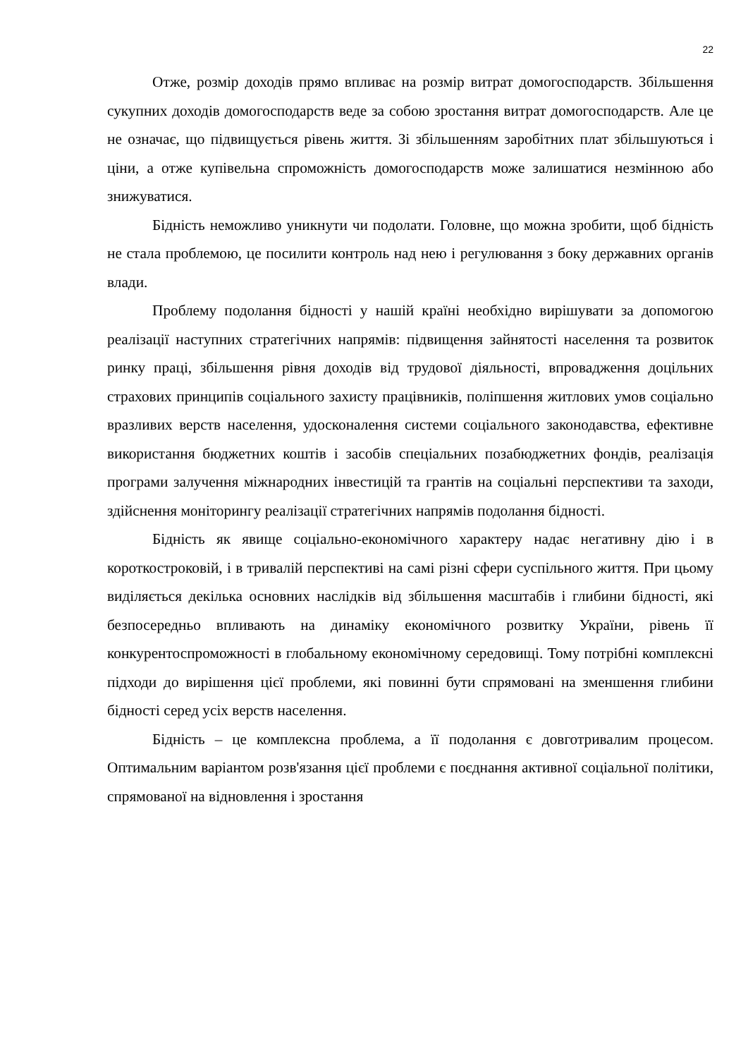22
Отже, розмір доходів прямо впливає на розмір витрат домогосподарств. Збільшення сукупних доходів домогосподарств веде за собою зростання витрат домогосподарств. Але це не означає, що підвищується рівень життя. Зі збільшенням заробітних плат збільшуються і ціни, а отже купівельна спроможність домогосподарств може залишатися незмінною або знижуватися.
Бідність неможливо уникнути чи подолати. Головне, що можна зробити, щоб бідність не стала проблемою, це посилити контроль над нею і регулювання з боку державних органів влади.
Проблему подолання бідності у нашій країні необхідно вирішувати за допомогою реалізації наступних стратегічних напрямів: підвищення зайнятості населення та розвиток ринку праці, збільшення рівня доходів від трудової діяльності, впровадження доцільних страхових принципів соціального захисту працівників, поліпшення житлових умов соціально вразливих верств населення, удосконалення системи соціального законодавства, ефективне використання бюджетних коштів і засобів спеціальних позабюджетних фондів, реалізація програми залучення міжнародних інвестицій та грантів на соціальні перспективи та заходи, здійснення моніторингу реалізації стратегічних напрямів подолання бідності.
Бідність як явище соціально-економічного характеру надає негативну дію і в короткостроковій, і в тривалій перспективі на самі різні сфери суспільного життя. При цьому виділяється декілька основних наслідків від збільшення масштабів і глибини бідності, які безпосередньо впливають на динаміку економічного розвитку України, рівень її конкурентоспроможності в глобальному економічному середовищі. Тому потрібні комплексні підходи до вирішення цієї проблеми, які повинні бути спрямовані на зменшення глибини бідності серед усіх верств населення.
Бідність – це комплексна проблема, а її подолання є довготривалим процесом. Оптимальним варіантом розв'язання цієї проблеми є поєднання активної соціальної політики, спрямованої на відновлення і зростання